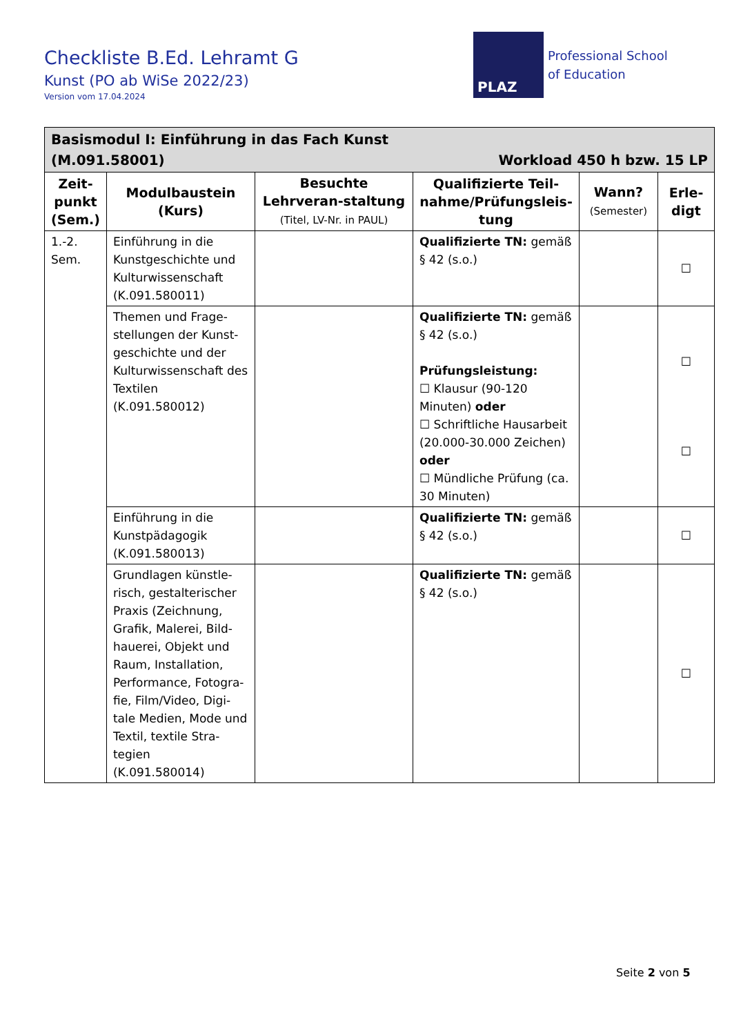Checkliste B.Ed. Lehramt G
Kunst (PO ab WiSe 2022/23)
Version vom 17.04.2024
PLAZ
Professional School
of Education
| Basismodul I: Einführung in das Fach Kunst (M.091.58001) Workload 450 h bzw. 15 LP | | | | | |
| --- | --- | --- | --- | --- | --- |
| Zeit-punkt (Sem.) | Modulbaustein (Kurs) | Besuchte Lehrveran-staltung (Titel, LV-Nr. in PAUL) | Qualifizierte Teil-nahme/Prüfungsleis-tung | Wann? (Semester) | Erle-digt |
| 1.-2. Sem. | Einführung in die Kunstgeschichte und Kulturwissenschaft (K.091.580011) | | Qualifizierte TN: gemäß § 42 (s.o.) | | ☐ |
| | Themen und Frage-stellungen der Kunst-geschichte und der Kulturwissenschaft des Textilen (K.091.580012) | | Qualifizierte TN: gemäß § 42 (s.o.) Prüfungsleistung: ☐ Klausur (90-120 Minuten) oder ☐ Schriftliche Hausarbeit (20.000-30.000 Zeichen) oder ☐ Mündliche Prüfung (ca. 30 Minuten) | | ☐ ☐ |
| | Einführung in die Kunstpädagogik (K.091.580013) | | Qualifizierte TN: gemäß § 42 (s.o.) | | ☐ |
| | Grundlagen künstle-risch, gestalterischer Praxis (Zeichnung, Grafik, Malerei, Bild-hauerei, Objekt und Raum, Installation, Performance, Fotogra-fie, Film/Video, Digi-tale Medien, Mode und Textil, textile Stra-tegien (K.091.580014) | | Qualifizierte TN: gemäß § 42 (s.o.) | | ☐ |
Seite 2 von 5